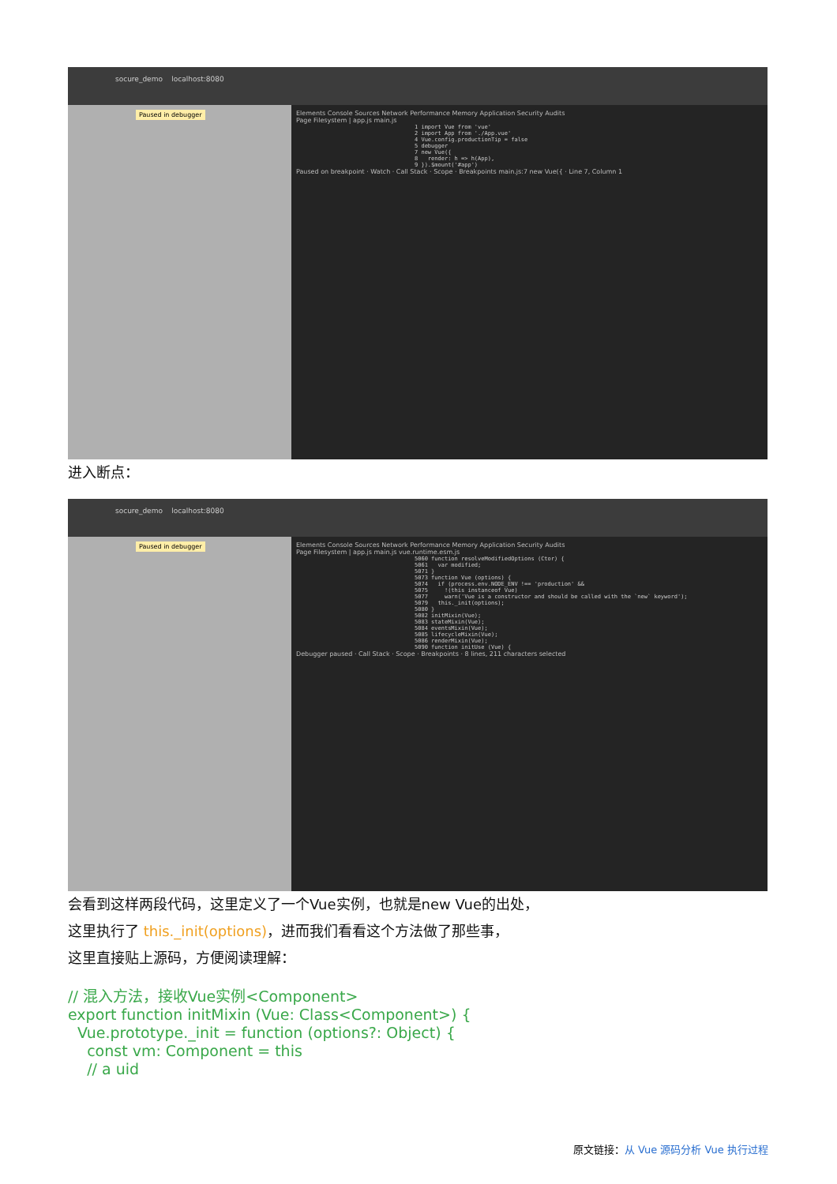socure_demo localhost:8080
Paused in debugger
Elements Console Sources Network Performance Memory Application Security Audits
Page Filesystem | app.js main.js
1 import Vue from 'vue' 2 import App from './App.vue' 4 Vue.config.productionTip = false 5 debugger 7 new Vue({ 8 render: h => h(App), 9 }).$mount('#app')
Paused on breakpoint · Watch · Call Stack · Scope · Breakpoints main.js:7 new Vue({ · Line 7, Column 1
进入断点：
socure_demo localhost:8080
Paused in debugger
Elements Console Sources Network Performance Memory Application Security Audits
Page Filesystem | app.js main.js vue.runtime.esm.js
5060 function resolveModifiedOptions (Ctor) { 5061 var modified; 5071 } 5073 function Vue (options) { 5074 if (process.env.NODE_ENV !== 'production' && 5075 !(this instanceof Vue) 5077 warn('Vue is a constructor and should be called with the `new` keyword'); 5079 this._init(options); 5080 } 5082 initMixin(Vue); 5083 stateMixin(Vue); 5084 eventsMixin(Vue); 5085 lifecycleMixin(Vue); 5086 renderMixin(Vue); 5090 function initUse (Vue) {
Debugger paused · Call Stack · Scope · Breakpoints · 8 lines, 211 characters selected
会看到这样两段代码，这里定义了一个Vue实例，也就是new Vue的出处，
这里执行了 this._init(options)，进而我们看看这个方法做了那些事，
这里直接贴上源码，方便阅读理解：
// 混入方法，接收Vue实例<Component>
export function initMixin (Vue: Class<Component>) {
  Vue.prototype._init = function (options?: Object) {
    const vm: Component = this
    // a uid
原文链接：从 Vue 源码分析 Vue 执行过程